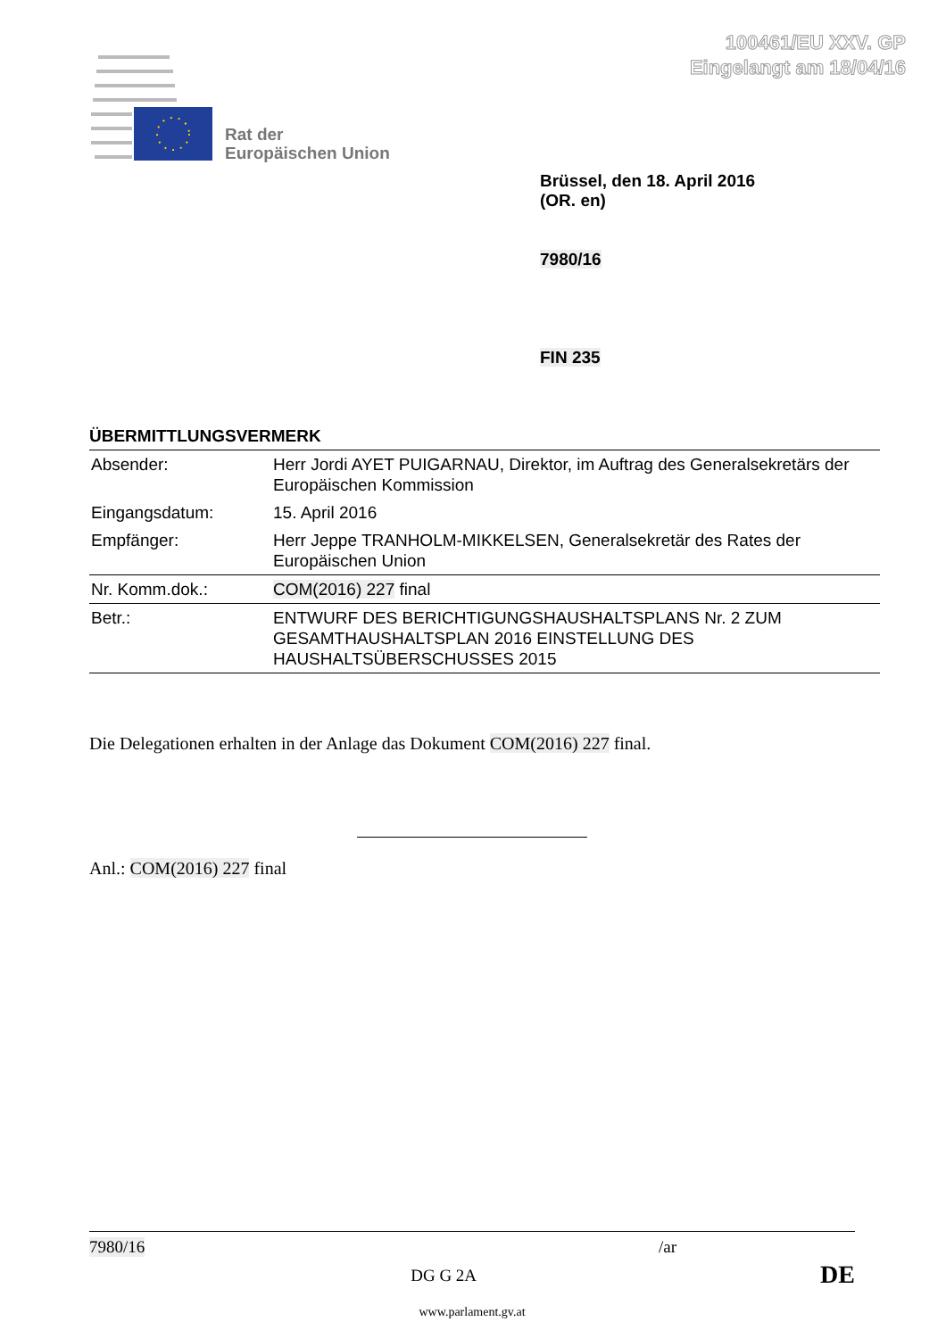100461/EU XXV. GP
Eingelangt am 18/04/16
Rat der
Europäischen Union
Brüssel, den 18. April 2016
(OR. en)
7980/16
FIN 235
ÜBERMITTLUNGSVERMERK
| Absender: | Herr Jordi AYET PUIGARNAU, Direktor, im Auftrag des Generalsekretärs der Europäischen Kommission |
| Eingangsdatum: | 15. April 2016 |
| Empfänger: | Herr Jeppe TRANHOLM-MIKKELSEN, Generalsekretär des Rates der Europäischen Union |
| Nr. Komm.dok.: | COM(2016) 227 final |
| Betr.: | ENTWURF DES BERICHTIGUNGSHAUSHALTSPLANS Nr. 2 ZUM GESAMTHAUSHALTSPLAN 2016 EINSTELLUNG DES HAUSHALTSÜBERSCHUSSES 2015 |
Die Delegationen erhalten in der Anlage das Dokument COM(2016) 227 final.
Anl.: COM(2016) 227 final
7980/16 /ar
DG G 2A DE
www.parlament.gv.at